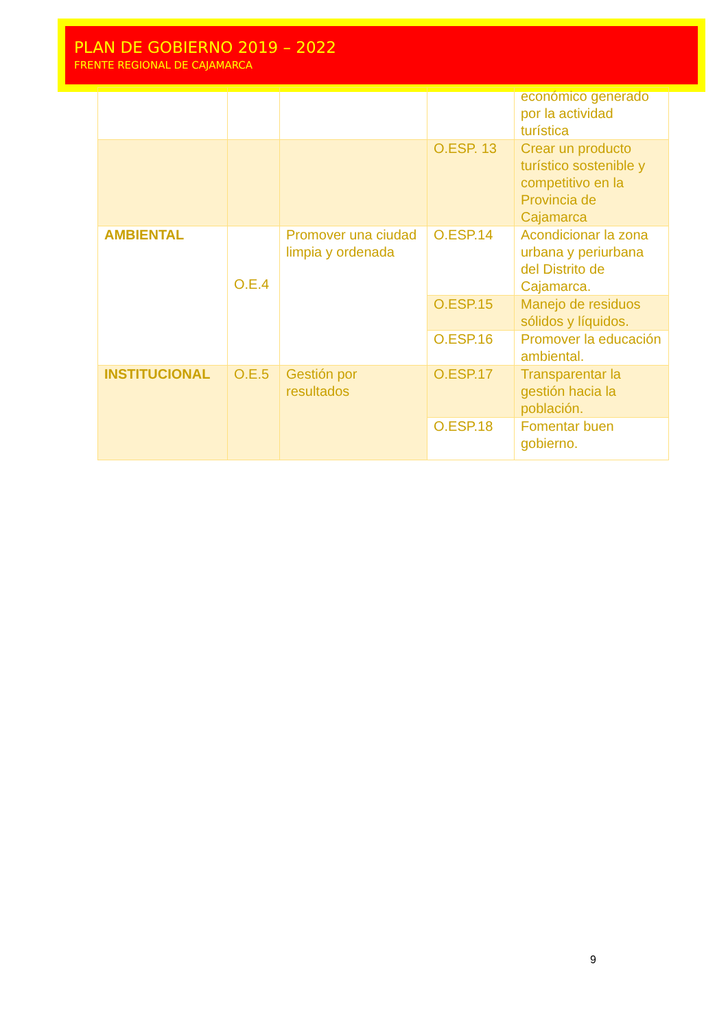PLAN DE GOBIERNO 2019 – 2022
FRENTE REGIONAL DE CAJAMARCA
| | | | | económico generado por la actividad turística |
| | | | O.ESP. 13 | Crear un producto turístico sostenible y competitivo en la Provincia de Cajamarca |
| AMBIENTAL | O.E.4 | Promover una ciudad limpia y ordenada | O.ESP.14 | Acondicionar la zona urbana y periurbana del Distrito de Cajamarca. |
| | | | O.ESP.15 | Manejo de residuos sólidos y líquidos. |
| | | | O.ESP.16 | Promover la educación ambiental. |
| INSTITUCIONAL | O.E.5 | Gestión por resultados | O.ESP.17 | Transparentar la gestión hacia la población. |
| | | | O.ESP.18 | Fomentar buen gobierno. |
9